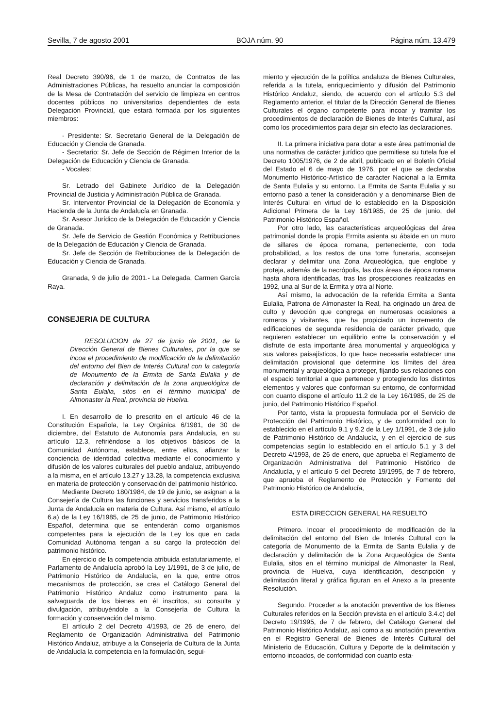Sevilla, 7 de agosto 2001 BOJA núm. 90 Página núm. 13.479
Real Decreto 390/96, de 1 de marzo, de Contratos de las Administraciones Públicas, ha resuelto anunciar la composición de la Mesa de Contratación del servicio de limpieza en centros docentes públicos no universitarios dependientes de esta Delegación Provincial, que estará formada por los siguientes miembros:
- Presidente: Sr. Secretario General de la Delegación de Educación y Ciencia de Granada.
- Secretario: Sr. Jefe de Sección de Régimen Interior de la Delegación de Educación y Ciencia de Granada.
- Vocales:
Sr. Letrado del Gabinete Jurídico de la Delegación Provincial de Justicia y Administración Pública de Granada.
Sr. Interventor Provincial de la Delegación de Economía y Hacienda de la Junta de Andalucía en Granada.
Sr. Asesor Jurídico de la Delegación de Educación y Ciencia de Granada.
Sr. Jefe de Servicio de Gestión Económica y Retribuciones de la Delegación de Educación y Ciencia de Granada.
Sr. Jefe de Sección de Retribuciones de la Delegación de Educación y Ciencia de Granada.
Granada, 9 de julio de 2001.- La Delegada, Carmen García Raya.
CONSEJERIA DE CULTURA
RESOLUCION de 27 de junio de 2001, de la Dirección General de Bienes Culturales, por la que se incoa el procedimiento de modificación de la delimitación del entorno del Bien de Interés Cultural con la categoría de Monumento de la Ermita de Santa Eulalia y de declaración y delimitación de la zona arqueológica de Santa Eulalia, sitos en el término municipal de Almonaster la Real, provincia de Huelva.
I. En desarrollo de lo prescrito en el artículo 46 de la Constitución Española, la Ley Orgánica 6/1981, de 30 de diciembre, del Estatuto de Autonomía para Andalucía, en su artículo 12.3, refiriéndose a los objetivos básicos de la Comunidad Autónoma, establece, entre ellos, afianzar la conciencia de identidad colectiva mediante el conocimiento y difusión de los valores culturales del pueblo andaluz, atribuyendo a la misma, en el artículo 13.27 y 13.28, la competencia exclusiva en materia de protección y conservación del patrimonio histórico.
Mediante Decreto 180/1984, de 19 de junio, se asignan a la Consejería de Cultura las funciones y servicios transferidos a la Junta de Andalucía en materia de Cultura. Así mismo, el artículo 6.a) de la Ley 16/1985, de 25 de junio, de Patrimonio Histórico Español, determina que se entenderán como organismos competentes para la ejecución de la Ley los que en cada Comunidad Autónoma tengan a su cargo la protección del patrimonio histórico.
En ejercicio de la competencia atribuida estatutariamente, el Parlamento de Andalucía aprobó la Ley 1/1991, de 3 de julio, de Patrimonio Histórico de Andalucía, en la que, entre otros mecanismos de protección, se crea el Catálogo General del Patrimonio Histórico Andaluz como instrumento para la salvaguarda de los bienes en él inscritos, su consulta y divulgación, atribuyéndole a la Consejería de Cultura la formación y conservación del mismo.
El artículo 2 del Decreto 4/1993, de 26 de enero, del Reglamento de Organización Administrativa del Patrimonio Histórico Andaluz, atribuye a la Consejería de Cultura de la Junta de Andalucía la competencia en la formulación, segui-
miento y ejecución de la política andaluza de Bienes Culturales, referida a la tutela, enriquecimiento y difusión del Patrimonio Histórico Andaluz, siendo, de acuerdo con el artículo 5.3 del Reglamento anterior, el titular de la Dirección General de Bienes Culturales el órgano competente para incoar y tramitar los procedimientos de declaración de Bienes de Interés Cultural, así como los procedimientos para dejar sin efecto las declaraciones.
II. La primera iniciativa para dotar a este área patrimonial de una normativa de carácter jurídico que permitiese su tutela fue el Decreto 1005/1976, de 2 de abril, publicado en el Boletín Oficial del Estado el 6 de mayo de 1976, por el que se declaraba Monumento Histórico-Artístico de carácter Nacional a la Ermita de Santa Eulalia y su entorno. La Ermita de Santa Eulalia y su entorno pasó a tener la consideración y a denominarse Bien de Interés Cultural en virtud de lo establecido en la Disposición Adicional Primera de la Ley 16/1985, de 25 de junio, del Patrimonio Histórico Español.
Por otro lado, las características arqueológicas del área patrimonial donde la propia Ermita asienta su ábside en un muro de sillares de época romana, perteneciente, con toda probabilidad, a los restos de una torre funeraria, aconsejan declarar y delimitar una Zona Arqueológica, que englobe y proteja, además de la necrópolis, las dos áreas de época romana hasta ahora identificadas, tras las prospecciones realizadas en 1992, una al Sur de la Ermita y otra al Norte.
Así mismo, la advocación de la referida Ermita a Santa Eulalia, Patrona de Almonaster la Real, ha originado un área de culto y devoción que congrega en numerosas ocasiones a romeros y visitantes, que ha propiciado un incremento de edificaciones de segunda residencia de carácter privado, que requieren establecer un equilibrio entre la conservación y el disfrute de esta importante área monumental y arqueológica y sus valores paisajísticos, lo que hace necesaria establecer una delimitación provisional que determine los límites del área monumental y arqueológica a proteger, fijando sus relaciones con el espacio territorial a que pertenece y protegiendo los distintos elementos y valores que conforman su entorno, de conformidad con cuanto dispone el artículo 11.2 de la Ley 16/1985, de 25 de junio, del Patrimonio Histórico Español.
Por tanto, vista la propuesta formulada por el Servicio de Protección del Patrimonio Histórico, y de conformidad con lo establecido en el artículo 9.1 y 9.2 de la Ley 1/1991, de 3 de julio de Patrimonio Histórico de Andalucía, y en el ejercicio de sus competencias según lo establecido en el artículo 5.1 y 3 del Decreto 4/1993, de 26 de enero, que aprueba el Reglamento de Organización Administrativa del Patrimonio Histórico de Andalucía, y el artículo 5 del Decreto 19/1995, de 7 de febrero, que aprueba el Reglamento de Protección y Fomento del Patrimonio Histórico de Andalucía,
ESTA DIRECCION GENERAL HA RESUELTO
Primero. Incoar el procedimiento de modificación de la delimitación del entorno del Bien de Interés Cultural con la categoría de Monumento de la Ermita de Santa Eulalia y de declaración y delimitación de la Zona Arqueológica de Santa Eulalia, sitos en el término municipal de Almonaster la Real, provincia de Huelva, cuya identificación, descripción y delimitación literal y gráfica figuran en el Anexo a la presente Resolución.
Segundo. Proceder a la anotación preventiva de los Bienes Culturales referidos en la Sección prevista en el artículo 3.4.c) del Decreto 19/1995, de 7 de febrero, del Catálogo General del Patrimonio Histórico Andaluz, así como a su anotación preventiva en el Registro General de Bienes de Interés Cultural del Ministerio de Educación, Cultura y Deporte de la delimitación y entorno incoados, de conformidad con cuanto esta-